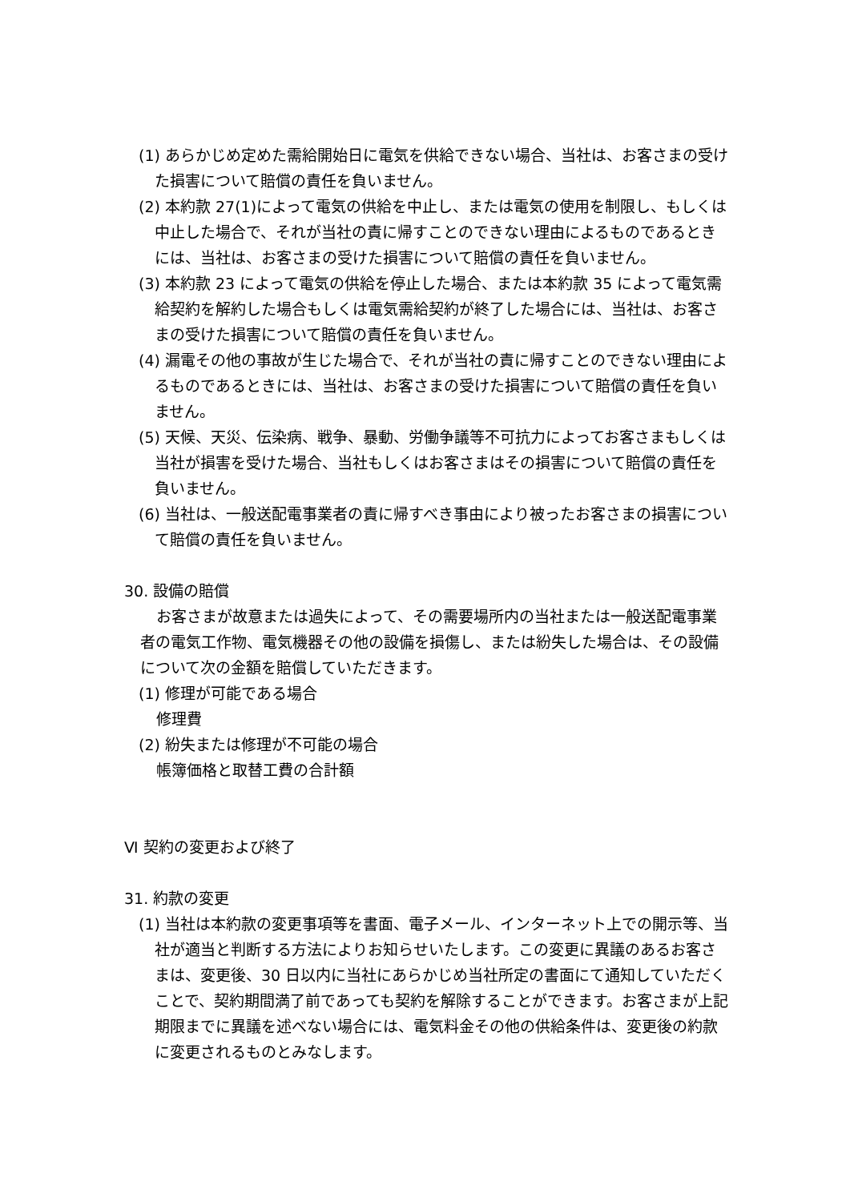(1) あらかじめ定めた需給開始日に電気を供給できない場合、当社は、お客さまの受けた損害について賠償の責任を負いません。
(2) 本約款 27(1)によって電気の供給を中止し、または電気の使用を制限し、もしくは中止した場合で、それが当社の責に帰すことのできない理由によるものであるときには、当社は、お客さまの受けた損害について賠償の責任を負いません。
(3) 本約款 23 によって電気の供給を停止した場合、または本約款 35 によって電気需給契約を解約した場合もしくは電気需給契約が終了した場合には、当社は、お客さまの受けた損害について賠償の責任を負いません。
(4) 漏電その他の事故が生じた場合で、それが当社の責に帰すことのできない理由によるものであるときには、当社は、お客さまの受けた損害について賠償の責任を負いません。
(5) 天候、天災、伝染病、戦争、暴動、労働争議等不可抗力によってお客さまもしくは当社が損害を受けた場合、当社もしくはお客さまはその損害について賠償の責任を負いません。
(6) 当社は、一般送配電事業者の責に帰すべき事由により被ったお客さまの損害について賠償の責任を負いません。
30. 設備の賠償
お客さまが故意または過失によって、その需要場所内の当社または一般送配電事業者の電気工作物、電気機器その他の設備を損傷し、または紛失した場合は、その設備について次の金額を賠償していただきます。
(1) 修理が可能である場合
修理費
(2) 紛失または修理が不可能の場合
帳簿価格と取替工費の合計額
Ⅵ 契約の変更および終了
31. 約款の変更
(1) 当社は本約款の変更事項等を書面、電子メール、インターネット上での開示等、当社が適当と判断する方法によりお知らせいたします。この変更に異議のあるお客さまは、変更後、30 日以内に当社にあらかじめ当社所定の書面にて通知していただくことで、契約期間満了前であっても契約を解除することができます。お客さまが上記期限までに異議を述べない場合には、電気料金その他の供給条件は、変更後の約款に変更されるものとみなします。